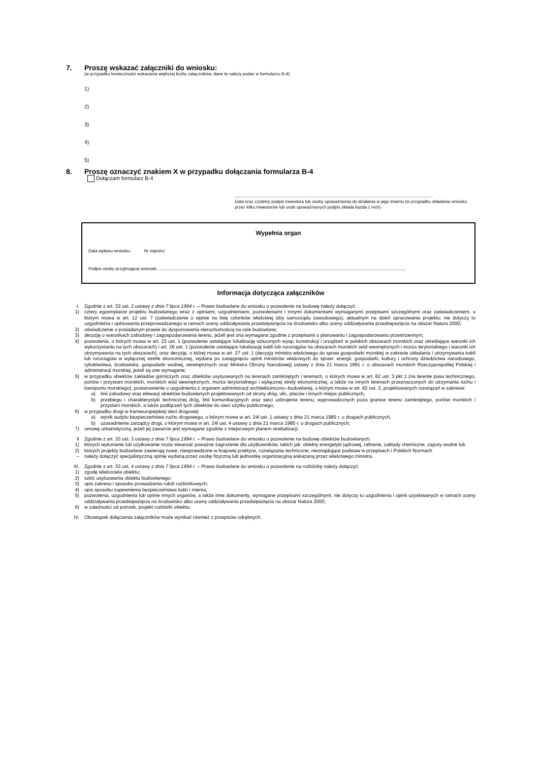7. Proszę wskazać załączniki do wniosku:
(w przypadku konieczności wskazania większej liczby załączników, dane te należy podać w formularzu B-4)
1)
2)
3)
4)
5)
8. Proszę oznaczyć znakiem X w przypadku dołączania formularza B-4
Dołączam formularz B-4
.....................................................................................................................................................................
Data oraz czytelny podpis inwestora lub osoby upoważnionej do działania w jego imieniu (w przypadku składania wniosku przez kilku inwestorów lub osób upoważnionych podpis składa każda z nich)
Wypełnia organ
Data wpływu wniosku: Nr rejestru:
Podpis osoby przyjmującej wniosek: ..............................................................................................................................................................................................................
Informacja dotycząca załączników
I. Zgodnie z art. 33 ust. 2 ustawy z dnia 7 lipca 1994 r. – Prawo budowlane do wniosku o pozwolenie na budowę należy dołączyć:
1) cztery egzemplarze projektu budowlanego wraz z opiniami, uzgodnieniami, pozwoleniami i innymi dokumentami wymaganymi przepisami szczególnymi oraz zaświadczeniem, o którym mowa w art. 12 ust. 7 (zaświadczenie o wpisie na listę członków właściwej izby samorządu zawodowego), aktualnym na dzień opracowania projektu; nie dotyczy to uzgodnienia i opiniowania przeprowadzanego w ramach oceny oddziaływania przedsięwzięcia na środowisko albo oceny oddziaływania przedsięwzięcia na obszar Natura 2000;
2) oświadczenie o posiadanym prawie do dysponowania nieruchomością na cele budowlane;
3) decyzję o warunkach zabudowy i zagospodarowania terenu, jeżeli jest ona wymagana zgodnie z przepisami o planowaniu i zagospodarowaniu przestrzennym;
4) pozwolenia, o których mowa w art. 23 ust. 1 (pozwolenie ustalające lokalizację sztucznych wysp, konstrukcji i urządzeń w polskich obszarach morskich oraz określające warunki ich wykorzystania na tych obszarach) i art. 26 ust. 1 (pozwolenie ustalające lokalizację kabli lub rurociągów na obszarach morskich wód wewnętrznych i morza terytorialnego i warunki ich utrzymywania na tych obszarach), oraz decyzję, o której mowa w art. 27 ust. 1 (decyzja ministra właściwego do spraw gospodarki morskiej w zakresie układania i utrzymywania kabli lub rurociągów w wyłącznej strefie ekonomicznej, wydana po zasięgnięciu opinii ministrów właściwych do spraw: energii, gospodarki, kultury i ochrony dziedzictwa narodowego, rybołówstwa, środowiska, gospodarki wodnej, wewnętrznych oraz Ministra Obrony Narodowej) ustawy z dnia 21 marca 1991 r. o obszarach morskich Rzeczypospolitej Polskiej i administracji morskiej, jeżeli są one wymagane;
5) w przypadku obiektów zakładów górniczych oraz obiektów usytuowanych na terenach zamkniętych i terenach, o których mowa w art. 82 ust. 3 pkt 1 (na terenie pasa technicznego, portów i przystani morskich, morskich wód wewnętrznych, morza terytorialnego i wyłącznej strefy ekonomicznej, a także na innych terenach przeznaczonych do utrzymania ruchu i transportu morskiego), postanowienie o uzgodnieniu z organem administracji architektoniczno--budowlanej, o którym mowa w art. 82 ust. 2, projektowanych rozwiązań w zakresie:
a) linii zabudowy oraz elewacji obiektów budowlanych projektowanych od strony dróg, ulic, placów i innych miejsc publicznych,
b) przebiegu i charakterystyki technicznej dróg, linii komunikacyjnych oraz sieci uzbrojenia terenu, wyprowadzonych poza granice terenu zamkniętego, portów morskich i przystani morskich, a także podłączeń tych obiektów do sieci użytku publicznego;
6) w przypadku drogi w transeuropejskiej sieci drogowej:
a) wynik audytu bezpieczeństwa ruchu drogowego, o którym mowa w art. 24l ust. 1 ustawy z dnia 21 marca 1985 r. o drogach publicznych,
b) uzasadnienie zarządcy drogi, o którym mowa w art. 24l ust. 4 ustawy z dnia 21 marca 1985 r. o drogach publicznych;
7) umowę urbanistyczną, jeżeli jej zawarcie jest wymagane zgodnie z miejscowym planem rewitalizacji.
II Zgodnie z art. 33 ust. 3 ustawy z dnia 7 lipca 1994 r. – Prawo budowlane do wniosku o pozwolenie na budowę obiektów budowlanych:
1) których wykonanie lub użytkowanie może stwarzać poważne zagrożenie dla użytkowników, takich jak: obiekty energetyki jądrowej, rafinerie, zakłady chemiczne, zapory wodne lub
2) których projekty budowlane zawierają nowe, niesprawdzone w krajowej praktyce, rozwiązania techniczne, nieznajdujące podstaw w przepisach i Polskich Normach
– należy dołączyć specjalistyczną opinię wydaną przez osobę fizyczną lub jednostkę organizacyjną wskazaną przez właściwego ministra.
III. Zgodnie z art. 33 ust. 4 ustawy z dnia 7 lipca 1994 r. – Prawo budowlane do wniosku o pozwolenie na rozbiórkę należy dołączyć:
1) zgodę właściciela obiektu;
2) szkic usytuowania obiektu budowlanego;
3) opis zakresu i sposobu prowadzenia robót rozbiórkowych;
4) opis sposobu zapewnienia bezpieczeństwa ludzi i mienia;
5) pozwolenia, uzgodnienia lub opinie innych organów, a także inne dokumenty, wymagane przepisami szczególnymi; nie dotyczy to uzgodnienia i opinii uzyskiwanych w ramach oceny oddziaływania przedsięwzięcia na środowisko albo oceny oddziaływania przedsięwzięcia na obszar Natura 2000;
6) w zależności od potrzeb, projekt rozbiórki obiektu.
IV. Obowiązek dołączenia załączników może wynikać również z przepisów odrębnych.